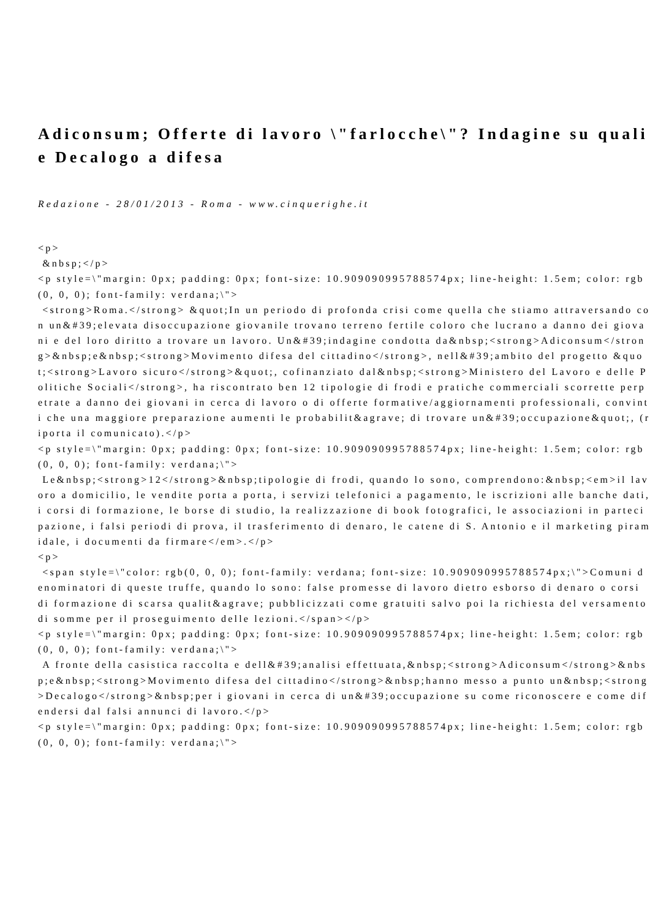Adiconsum; Offerte di lavoro \"farlocche\"? Indagine su quali e Decalogo a difesa
Redazione - 28/01/2013 - Roma - www.cinquerighe.it
<p> &nbsp;</p> <p style=\"margin: 0px; padding: 0px; font-size: 10.909090995788574px; line-height: 1.5em; color: rgb(0, 0, 0); font-family: verdana;\"> <strong>Roma.</strong> &quot;In un periodo di profonda crisi come quella che stiamo attraversando con un&#39;elevata disoccupazione giovanile trovano terreno fertile coloro che lucrano a danno dei giovani e del loro diritto a trovare un lavoro. Un&#39;indagine condotta da&nbsp;<strong>Adiconsum</strong>&nbsp;e&nbsp;<strong>Movimento difesa del cittadino</strong>, nell&#39;ambito del progetto &quot;<strong>Lavoro sicuro</strong>&quot;, cofinanziato dal&nbsp;<strong>Ministero del Lavoro e delle Politiche Sociali</strong>, ha riscontrato ben 12 tipologie di frodi e pratiche commerciali scorrette perpetrate a danno dei giovani in cerca di lavoro o di offerte formative/aggiornamenti professionali, convinti che una maggiore preparazione aumenti le probabilit&agrave; di trovare un&#39;occupazione&quot;, (riporta il comunicato).</p> <p style=\"margin: 0px; padding: 0px; font-size: 10.909090995788574px; line-height: 1.5em; color: rgb(0, 0, 0); font-family: verdana;\"> Le&nbsp;<strong>12</strong>&nbsp;tipologie di frodi, quando lo sono, comprendono:&nbsp;<em>il lavoro a domicilio, le vendite porta a porta, i servizi telefonici a pagamento, le iscrizioni alle banche dati, i corsi di formazione, le borse di studio, la realizzazione di book fotografici, le associazioni in partecipazione, i falsi periodi di prova, il trasferimento di denaro, le catene di S. Antonio e il marketing piramidale, i documenti da firmare</em>.</p> <p> <span style=\"color: rgb(0, 0, 0); font-family: verdana; font-size: 10.909090995788574px;\">Comuni denominatori di queste truffe, quando lo sono: false promesse di lavoro dietro esborso di denaro o corsi di formazione di scarsa qualit&agrave; pubblicizzati come gratuiti salvo poi la richiesta del versamento di somme per il proseguimento delle lezioni.</span></p> <p style=\"margin: 0px; padding: 0px; font-size: 10.909090995788574px; line-height: 1.5em; color: rgb(0, 0, 0); font-family: verdana;\"> A fronte della casistica raccolta e dell&#39;analisi effettuata,&nbsp;<strong>Adiconsum</strong>&nbsp;e&nbsp;<strong>Movimento difesa del cittadino</strong>&nbsp;hanno messo a punto un&nbsp;<strong>Decalogo</strong>&nbsp;per i giovani in cerca di un&#39;occupazione su come riconoscere e come difendersi dal falsi annunci di lavoro.</p> <p style=\"margin: 0px; padding: 0px; font-size: 10.909090995788574px; line-height: 1.5em; color: rgb(0, 0, 0); font-family: verdana;\">